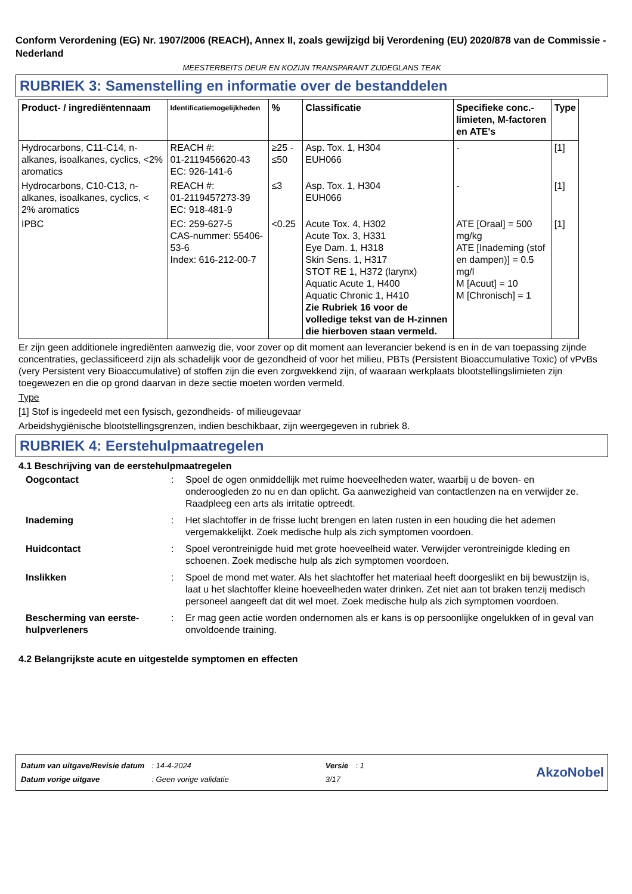Conform Verordening (EG) Nr. 1907/2006 (REACH), Annex II, zoals gewijzigd bij Verordening (EU) 2020/878 van de Commissie - Nederland
MEESTERBEITS DEUR EN KOZIJN TRANSPARANT ZIJDEGLANS TEAK
RUBRIEK 3: Samenstelling en informatie over de bestanddelen
| Product- / ingrediëntennaam | Identificatiemogelijkheden | % | Classificatie | Specifieke conc.-limieten, M-factoren en ATE's | Type |
| --- | --- | --- | --- | --- | --- |
| Hydrocarbons, C11-C14, n-alkanes, isoalkanes, cyclics, <2% aromatics | REACH #: 01-2119456620-43 EC: 926-141-6 | ≥25 - ≤50 | Asp. Tox. 1, H304 EUH066 | - | [1] |
| Hydrocarbons, C10-C13, n-alkanes, isoalkanes, cyclics, < 2% aromatics | REACH #: 01-2119457273-39 EC: 918-481-9 | ≤3 | Asp. Tox. 1, H304 EUH066 | - | [1] |
| IPBC | EC: 259-627-5 CAS-nummer: 55406-53-6 Index: 616-212-00-7 | <0.25 | Acute Tox. 4, H302 Acute Tox. 3, H331 Eye Dam. 1, H318 Skin Sens. 1, H317 STOT RE 1, H372 (larynx) Aquatic Acute 1, H400 Aquatic Chronic 1, H410 Zie Rubriek 16 voor de volledige tekst van de H-zinnen die hierboven staan vermeld. | ATE [Oraal] = 500 mg/kg ATE [Inademing (stof en dampen)] = 0.5 mg/l M [Acuut] = 10 M [Chronisch] = 1 | [1] |
Er zijn geen additionele ingrediënten aanwezig die, voor zover op dit moment aan leverancier bekend is en in de van toepassing zijnde concentraties, geclassificeerd zijn als schadelijk voor de gezondheid of voor het milieu, PBTs (Persistent Bioaccumulative Toxic) of vPvBs (very Persistent very Bioaccumulative) of stoffen zijn die even zorgwekkend zijn, of waaraan werkplaats blootstellingslimieten zijn toegewezen en die op grond daarvan in deze sectie moeten worden vermeld.
Type
[1] Stof is ingedeeld met een fysisch, gezondheids- of milieugevaar
Arbeidshygiënische blootstellingsgrenzen, indien beschikbaar, zijn weergegeven in rubriek 8.
RUBRIEK 4: Eerstehulpmaatregelen
4.1 Beschrijving van de eerstehulpmaatregelen
| Oogcontact | : | Spoel de ogen onmiddellijk met ruime hoeveelheden water, waarbij u de boven- en onderoogleden zo nu en dan oplicht. Ga aanwezigheid van contactlenzen na en verwijder ze. Raadpleeg een arts als irritatie optreedt. |
| Inademing | : | Het slachtoffer in de frisse lucht brengen en laten rusten in een houding die het ademen vergemakkelijkt. Zoek medische hulp als zich symptomen voordoen. |
| Huidcontact | : | Spoel verontreinigde huid met grote hoeveelheid water. Verwijder verontreinigde kleding en schoenen. Zoek medische hulp als zich symptomen voordoen. |
| Inslikken | : | Spoel de mond met water. Als het slachtoffer het materiaal heeft doorgeslikt en bij bewustzijn is, laat u het slachtoffer kleine hoeveelheden water drinken. Zet niet aan tot braken tenzij medisch personeel aangeeft dat dit wel moet. Zoek medische hulp als zich symptomen voordoen. |
| Bescherming van eerste-hulpverleners | : | Er mag geen actie worden ondernomen als er kans is op persoonlijke ongelukken of in geval van onvoldoende training. |
4.2 Belangrijkste acute en uitgestelde symptomen en effecten
| Datum van uitgave/Revisie datum | : 14-4-2024 | Versie | : 1 |
| Datum vorige uitgave | : Geen vorige validatie | 3/17 | |
AkzoNobel